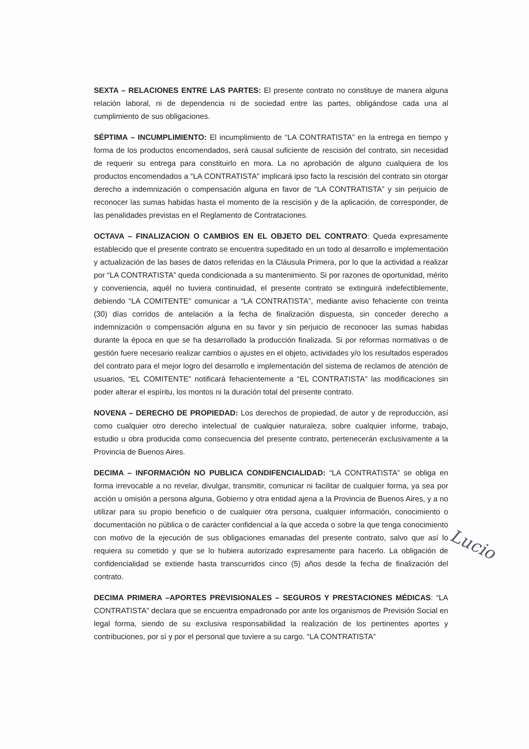SEXTA – RELACIONES ENTRE LAS PARTES: El presente contrato no constituye de manera alguna relación laboral, ni de dependencia ni de sociedad entre las partes, obligándose cada una al cumplimiento de sus obligaciones.
SÉPTIMA – INCUMPLIMIENTO: El incumplimiento de “LA CONTRATISTA” en la entrega en tiempo y forma de los productos encomendados, será causal suficiente de rescisión del contrato, sin necesidad de requerir su entrega para constituirlo en mora. La no aprobación de alguno cualquiera de los productos encomendados a “LA CONTRATISTA” implicará ipso facto la rescisión del contrato sin otorgar derecho a indemnización o compensación alguna en favor de “LA CONTRATISTA” y sin perjuicio de reconocer las sumas habidas hasta el momento de la rescisión y de la aplicación, de corresponder, de las penalidades previstas en el Reglamento de Contrataciones.
OCTAVA – FINALIZACION O CAMBIOS EN EL OBJETO DEL CONTRATO: Queda expresamente establecido que el presente contrato se encuentra supeditado en un todo al desarrollo e implementación y actualización de las bases de datos referidas en la Cláusula Primera, por lo que la actividad a realizar por “LA CONTRATISTA” queda condicionada a su mantenimiento. Si por razones de oportunidad, mérito y conveniencia, aquél no tuviera continuidad, el presente contrato se extinguirá indefectiblemente, debiendo “LA COMITENTE” comunicar a “LA CONTRATISTA”, mediante aviso fehaciente con treinta (30) días corridos de antelación a la fecha de finalización dispuesta, sin conceder derecho a indemnización o compensación alguna en su favor y sin perjuicio de reconocer las sumas habidas durante la época en que se ha desarrollado la producción finalizada. Si por reformas normativas o de gestión fuere necesario realizar cambios o ajustes en el objeto, actividades y/o los resultados esperados del contrato para el mejor logro del desarrollo e implementación del sistema de reclamos de atención de usuarios, “EL COMITENTE” notificará fehacientemente a “EL CONTRATISTA” las modificaciones sin poder alterar el espíritu, los montos ni la duración total del presente contrato.
NOVENA – DERECHO DE PROPIEDAD: Los derechos de propiedad, de autor y de reproducción, así como cualquier otro derecho intelectual de cualquier naturaleza, sobre cualquier informe, trabajo, estudio u obra producida como consecuencia del presente contrato, pertenecerán exclusivamente a la Provincia de Buenos Aires.
DECIMA – INFORMACIÓN NO PUBLICA CONDIFENCIALIDAD: “LA CONTRATISTA” se obliga en forma irrevocable a no revelar, divulgar, transmitir, comunicar ni facilitar de cualquier forma, ya sea por acción u omisión a persona alguna, Gobierno y otra entidad ajena a la Provincia de Buenos Aires, y a no utilizar para su propio beneficio o de cualquier otra persona, cualquier información, conocimiento o documentación no pública o de carácter confidencial a la que acceda o sobre la que tenga conocimiento con motivo de la ejecución de sus obligaciones emanadas del presente contrato, salvo que así lo requiera su cometido y que se lo hubiera autorizado expresamente para hacerlo. La obligación de confidencialidad se extiende hasta transcurridos cinco (5) años desde la fecha de finalización del contrato.
DECIMA PRIMERA –APORTES PREVISIONALES – SEGUROS Y PRESTACIONES MÉDICAS: “LA CONTRATISTA” declara que se encuentra empadronado por ante los organismos de Previsión Social en legal forma, siendo de su exclusiva responsabilidad la realización de los pertinentes aportes y contribuciones, por sí y por el personal que tuviere a su cargo. “LA CONTRATISTA”
Lucio